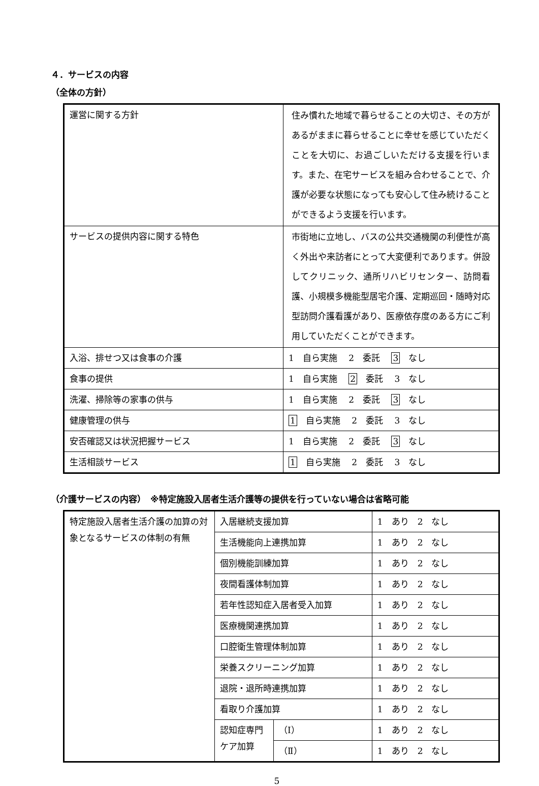４．サービスの内容
（全体の方針）
| 運営に関する方針 | 住み慣れた地域で暮らせることの大切さ、その方があるがままに暮らせることに幸せを感じていただくことを大切に、お過ごしいただける支援を行います。また、在宅サービスを組み合わせることで、介護が必要な状態になっても安心して住み続けることができるよう支援を行います。 |
| サービスの提供内容に関する特色 | 市街地に立地し、バスの公共交通機関の利便性が高く外出や来訪者にとって大変便利であります。併設してクリニック、通所リハビリセンター、訪問看護、小規模多機能型居宅介護、定期巡回・随時対応型訪問介護看護があり、医療依存度のある方にご利用していただくことができます。 |
| 入浴、排せつ又は食事の介護 | 1 自ら実施 2 委託 3 なし |
| 食事の提供 | 1 自ら実施 2 委託 3 なし |
| 洗濯、掃除等の家事の供与 | 1 自ら実施 2 委託 3 なし |
| 健康管理の供与 | 1 自ら実施 2 委託 3 なし |
| 安否確認又は状況把握サービス | 1 自ら実施 2 委託 3 なし |
| 生活相談サービス | 1 自ら実施 2 委託 3 なし |
（介護サービスの内容）　※特定施設入居者生活介護等の提供を行っていない場合は省略可能
| 特定施設入居者生活介護の加算の対象となるサービスの体制の有無 | 入居継続支援加算 | | 1 あり 2 なし |
| | 生活機能向上連携加算 | | 1 あり 2 なし |
| | 個別機能訓練加算 | | 1 あり 2 なし |
| | 夜間看護体制加算 | | 1 あり 2 なし |
| | 若年性認知症入居者受入加算 | | 1 あり 2 なし |
| | 医療機関連携加算 | | 1 あり 2 なし |
| | 口腔衛生管理体制加算 | | 1 あり 2 なし |
| | 栄養スクリーニング加算 | | 1 あり 2 なし |
| | 退院・退所時連携加算 | | 1 あり 2 なし |
| | 看取り介護加算 | | 1 あり 2 なし |
| | 認知症専門ケア加算 | （Ⅰ） | 1 あり 2 なし |
| | | （Ⅱ） | 1 あり 2 なし |
5